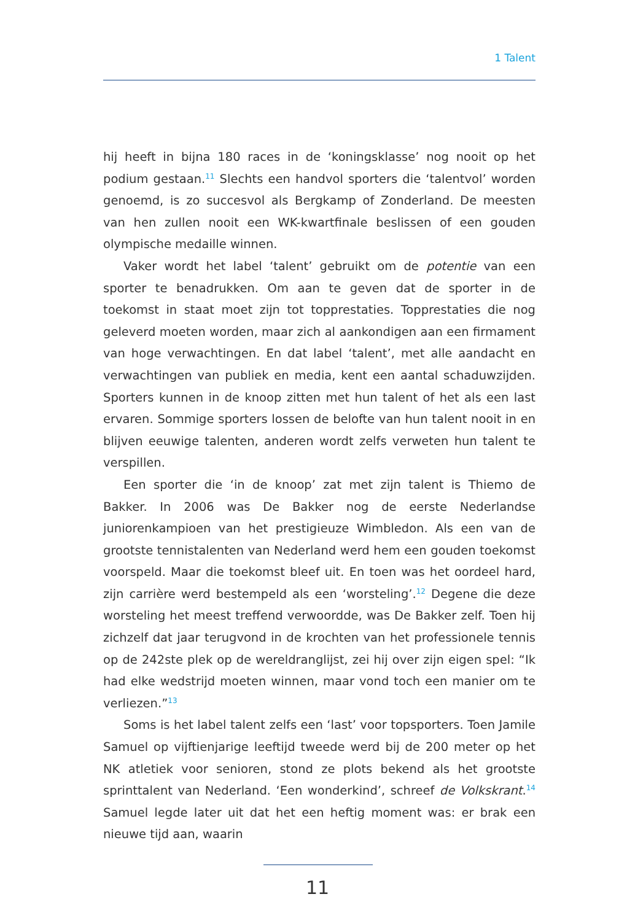1 Talent
hij heeft in bijna 180 races in de ‘koningsklasse’ nog nooit op het podium gestaan.<sup>11</sup> Slechts een handvol sporters die ‘talentvol’ worden genoemd, is zo succesvol als Bergkamp of Zonderland. De meesten van hen zullen nooit een WK-kwartfinale beslissen of een gouden olympische medaille winnen.
Vaker wordt het label ‘talent’ gebruikt om de potentie van een sporter te benadrukken. Om aan te geven dat de sporter in de toekomst in staat moet zijn tot topprestaties. Topprestaties die nog geleverd moeten worden, maar zich al aankondigen aan een firmament van hoge verwachtingen. En dat label ‘talent’, met alle aandacht en verwachtingen van publiek en media, kent een aantal schaduwzijden. Sporters kunnen in de knoop zitten met hun talent of het als een last ervaren. Sommige sporters lossen de belofte van hun talent nooit in en blijven eeuwige talenten, anderen wordt zelfs verweten hun talent te verspillen.
Een sporter die ‘in de knoop’ zat met zijn talent is Thiemo de Bakker. In 2006 was De Bakker nog de eerste Nederlandse juniorenkampioen van het prestigieuze Wimbledon. Als een van de grootste tennistalenten van Nederland werd hem een gouden toekomst voorspeld. Maar die toekomst bleef uit. En toen was het oordeel hard, zijn carrière werd bestempeld als een ‘worsteling’.<sup>12</sup> Degene die deze worsteling het meest treffend verwoordde, was De Bakker zelf. Toen hij zichzelf dat jaar terugvond in de krochten van het professionele tennis op de 242ste plek op de wereldranglijst, zei hij over zijn eigen spel: “Ik had elke wedstrijd moeten winnen, maar vond toch een manier om te verliezen.”<sup>13</sup>
Soms is het label talent zelfs een ‘last’ voor topsporters. Toen Jamile Samuel op vijftienjarige leeftijd tweede werd bij de 200 meter op het NK atletiek voor senioren, stond ze plots bekend als het grootste sprinttalent van Nederland. ‘Een wonderkind’, schreef de Volkskrant.<sup>14</sup> Samuel legde later uit dat het een heftig moment was: er brak een nieuwe tijd aan, waarin
11